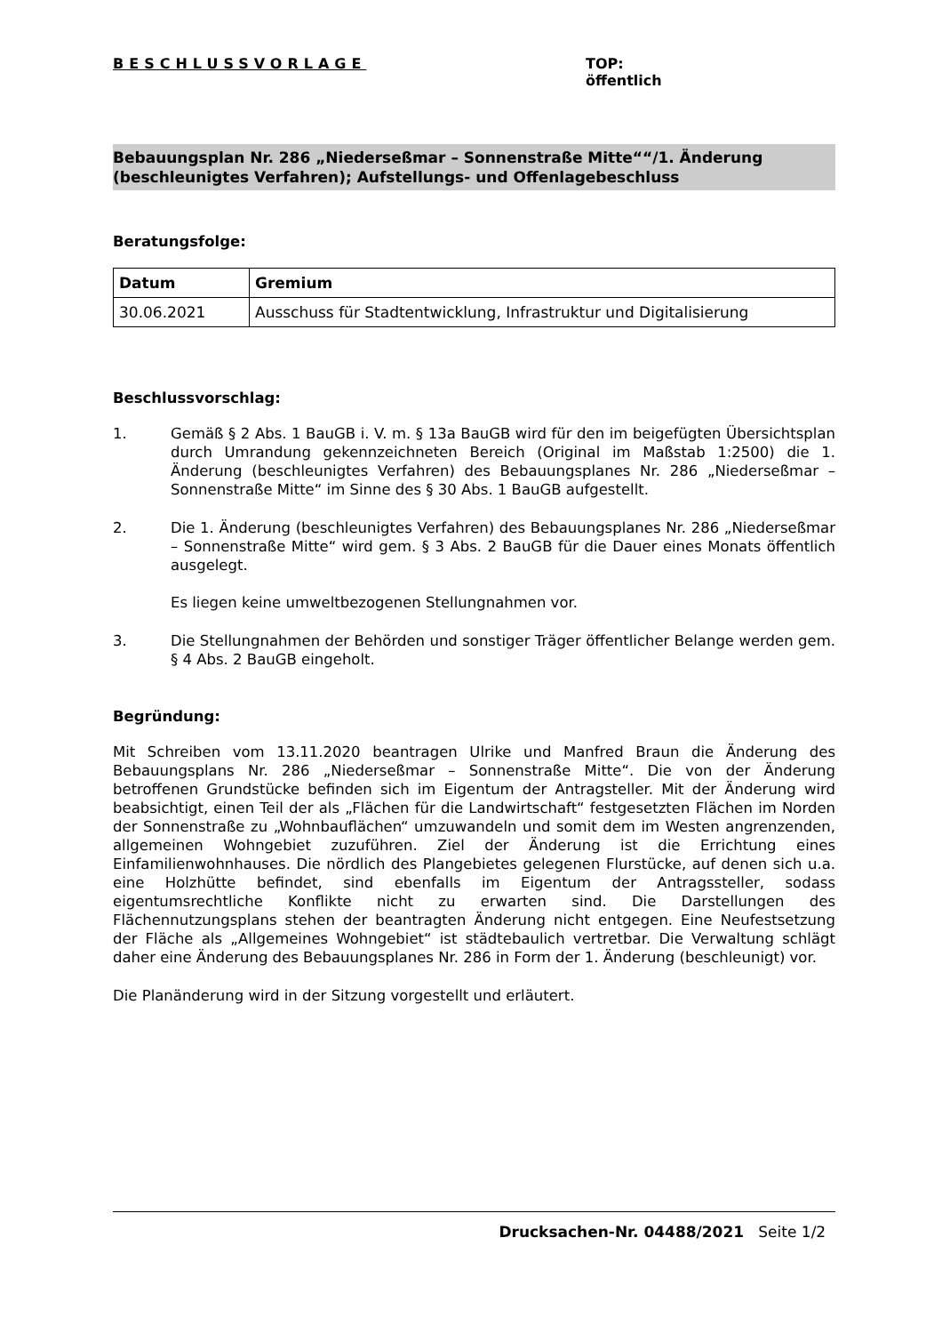BESCHLUSSVORLAGE TOP:
öffentlich
Bebauungsplan Nr. 286 „Niederseßmar – Sonnenstraße Mitte““/1. Änderung (beschleunigtes Verfahren); Aufstellungs- und Offenlagebeschluss
Beratungsfolge:
| Datum | Gremium |
| --- | --- |
| 30.06.2021 | Ausschuss für Stadtentwicklung, Infrastruktur und Digitalisierung |
Beschlussvorschlag:
1. Gemäß § 2 Abs. 1 BauGB i. V. m. § 13a BauGB wird für den im beigefügten Übersichtsplan durch Umrandung gekennzeichneten Bereich (Original im Maßstab 1:2500) die 1. Änderung (beschleunigtes Verfahren) des Bebauungsplanes Nr. 286 „Niederseßmar – Sonnenstraße Mitte“ im Sinne des § 30 Abs. 1 BauGB aufgestellt.
2. Die 1. Änderung (beschleunigtes Verfahren) des Bebauungsplanes Nr. 286 „Niederseßmar – Sonnenstraße Mitte“ wird gem. § 3 Abs. 2 BauGB für die Dauer eines Monats öffentlich ausgelegt.
Es liegen keine umweltbezogenen Stellungnahmen vor.
3. Die Stellungnahmen der Behörden und sonstiger Träger öffentlicher Belange werden gem. § 4 Abs. 2 BauGB eingeholt.
Begründung:
Mit Schreiben vom 13.11.2020 beantragen Ulrike und Manfred Braun die Änderung des Bebauungsplans Nr. 286 „Niederseßmar – Sonnenstraße Mitte“. Die von der Änderung betroffenen Grundstücke befinden sich im Eigentum der Antragsteller. Mit der Änderung wird beabsichtigt, einen Teil der als „Flächen für die Landwirtschaft“ festgesetzten Flächen im Norden der Sonnenstraße zu „Wohnbauflächen“ umzuwandeln und somit dem im Westen angrenzenden, allgemeinen Wohngebiet zuzuführen. Ziel der Änderung ist die Errichtung eines Einfamilienwohnhauses. Die nördlich des Plangebietes gelegenen Flurstücke, auf denen sich u.a. eine Holzhütte befindet, sind ebenfalls im Eigentum der Antragssteller, sodass eigentumsrechtliche Konflikte nicht zu erwarten sind. Die Darstellungen des Flächennutzungsplans stehen der beantragten Änderung nicht entgegen. Eine Neufestsetzung der Fläche als „Allgemeines Wohngebiet“ ist städtebaulich vertretbar. Die Verwaltung schlägt daher eine Änderung des Bebauungsplanes Nr. 286 in Form der 1. Änderung (beschleunigt) vor.
Die Planänderung wird in der Sitzung vorgestellt und erläutert.
Drucksachen-Nr. 04488/2021 Seite 1/2